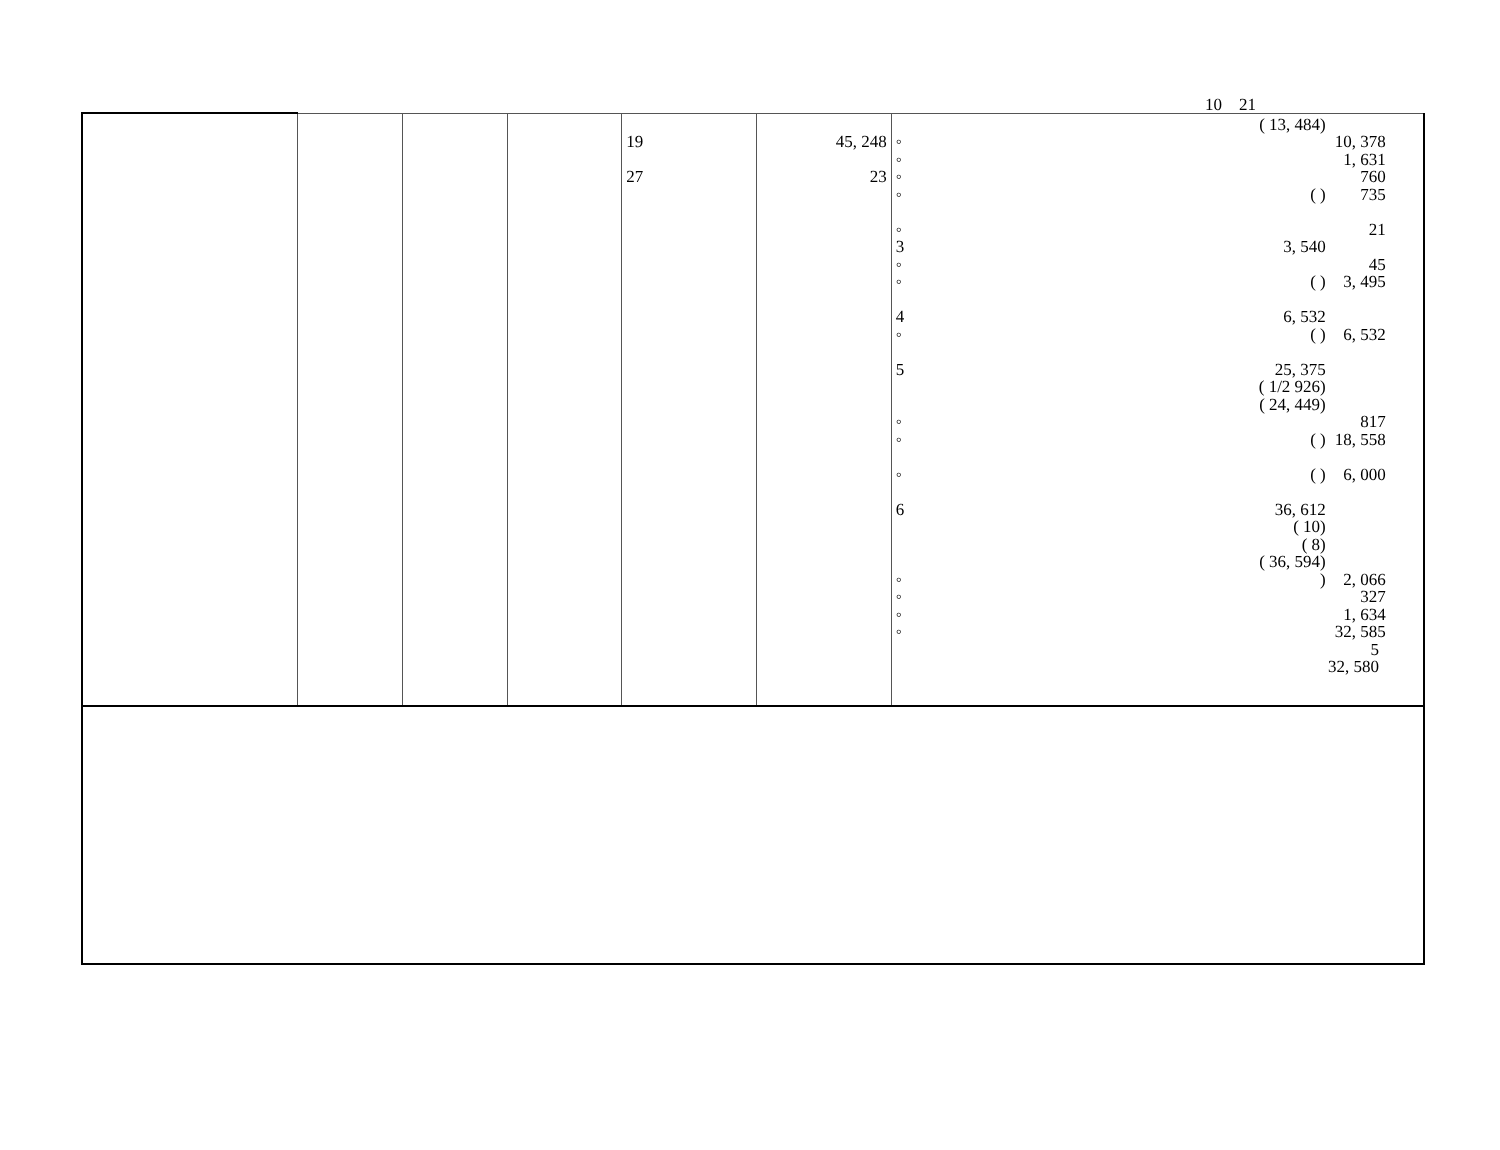10　21
| | | | | 19 27 | 45, 248 23 | ( 13, 484) ◦ 10, 378 ◦ 1, 631 ◦ 760 ◦ ( ) 735 ◦ 21 3 3, 540 ◦ 45 ◦ ( ) 3, 495 4 6, 532 ◦ ( ) 6, 532 5 25, 375 ( 1/2 926) ( 24, 449) ◦ 817 ◦ ( ) 18, 558 ◦ ( ) 6, 000 6 36, 612 ( 10) ( 8) ( 36, 594) ◦ ) 2, 066 ◦ 327 ◦ 1, 634 ◦ 32, 585 5 32, 580 |